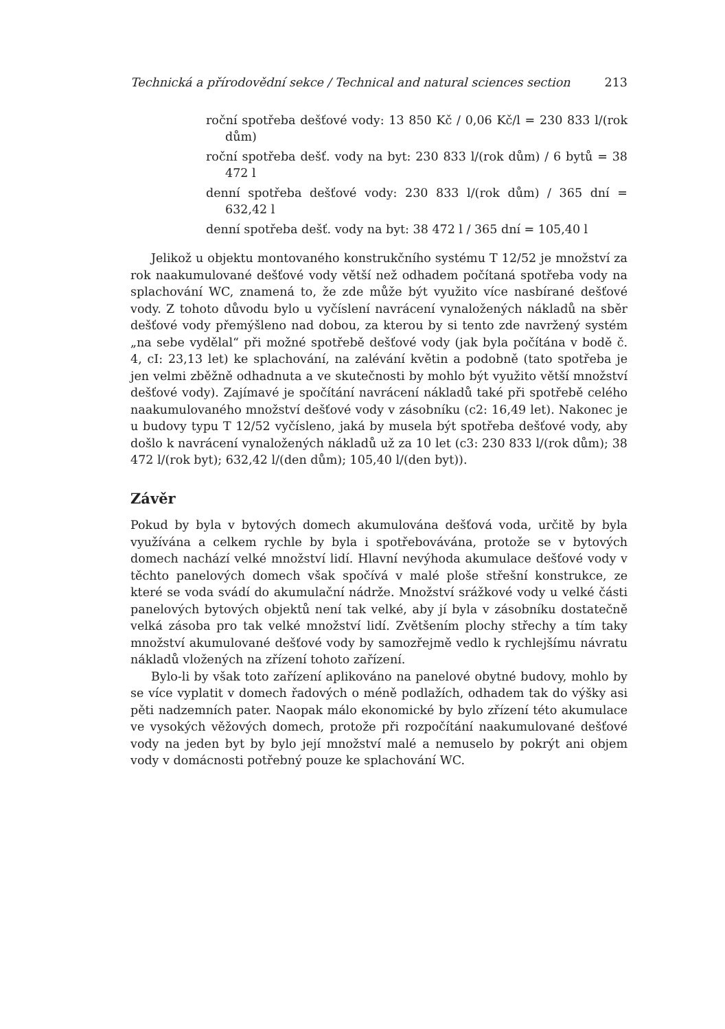Technická a přírodovědní sekce / Technical and natural sciences section 213
roční spotřeba dešťové vody: 13 850 Kč / 0,06 Kč/l = 230 833 l/(rok dům)
roční spotřeba dešť. vody na byt: 230 833 l/(rok dům) / 6 bytů = 38 472 l
denní spotřeba dešťové vody: 230 833 l/(rok dům) / 365 dní = 632,42 l
denní spotřeba dešť. vody na byt: 38 472 l / 365 dní = 105,40 l
Jelikož u objektu montovaného konstrukčního systému T 12/52 je množství za rok naakumulované dešťové vody větší než odhadem počítaná spotřeba vody na splachování WC, znamená to, že zde může být využito více nasbírané dešťové vody. Z tohoto důvodu bylo u vyčíslení navrácení vynaložených nákladů na sběr dešťové vody přemýšleno nad dobou, za kterou by si tento zde navržený systém „na sebe vydělal“ při možné spotřebě dešťové vody (jak byla počítána v bodě č. 4, cI: 23,13 let) ke splachování, na zalévání květin a podobně (tato spotřeba je jen velmi zběžně odhadnuta a ve skutečnosti by mohlo být využito větší množství dešťové vody). Zajímavé je spočítání navrácení nákladů také při spotřebě celého naakumulovaného množství dešťové vody v zásobníku (c2: 16,49 let). Nakonec je u budovy typu T 12/52 vyčísleno, jaká by musela být spotřeba dešťové vody, aby došlo k navrácení vynaložených nákladů už za 10 let (c3: 230 833 l/(rok dům); 38 472 l/(rok byt); 632,42 l/(den dům); 105,40 l/(den byt)).
Závěr
Pokud by byla v bytových domech akumulována dešťová voda, určitě by byla využívána a celkem rychle by byla i spotřebovávána, protože se v bytových domech nachází velké množství lidí. Hlavní nevýhoda akumulace dešťové vody v těchto panelových domech však spočívá v malé ploše střešní konstrukce, ze které se voda svádí do akumulační nádrže. Množství srážkové vody u velké části panelových bytových objektů není tak velké, aby jí byla v zásobníku dostatečně velká zásoba pro tak velké množství lidí. Zvětšením plochy střechy a tím taky množství akumulované dešťové vody by samozřejmě vedlo k rychlejšímu návratu nákladů vložených na zřízení tohoto zařízení.
Bylo-li by však toto zařízení aplikováno na panelové obytné budovy, mohlo by se více vyplatit v domech řadových o méně podlažích, odhadem tak do výšky asi pěti nadzemních pater. Naopak málo ekonomické by bylo zřízení této akumulace ve vysokých věžových domech, protože při rozpočítání naakumulované dešťové vody na jeden byt by bylo její množství malé a nemuselo by pokrýt ani objem vody v domácnosti potřebný pouze ke splachování WC.